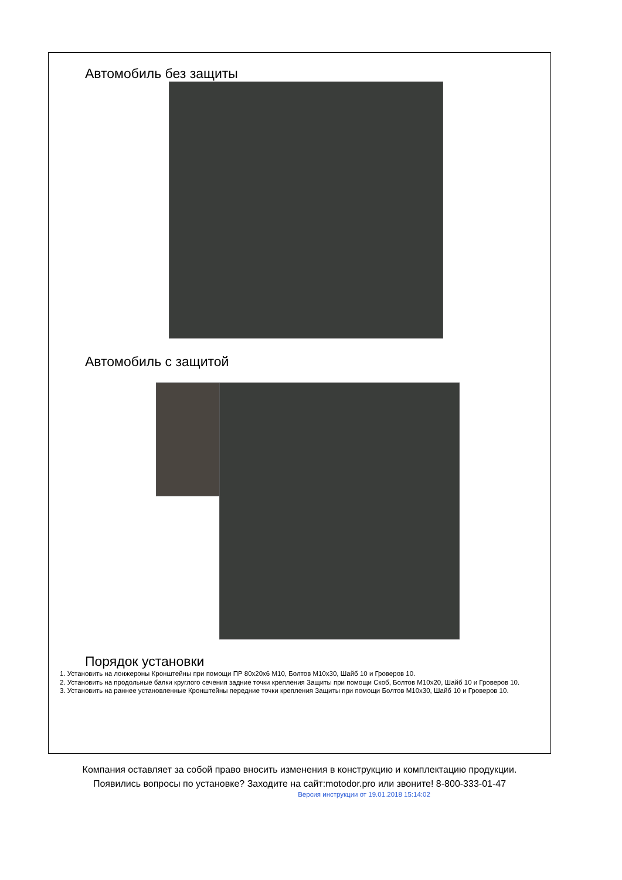Автомобиль без защиты
Автомобиль с защитой
Порядок установки
1. Установить на лонжероны Кронштейны при помощи ПР 80х20х6 М10, Болтов М10х30, Шайб 10 и Гроверов 10.
2. Установить на продольные балки круглого сечения задние точки крепления Защиты при помощи Скоб, Болтов М10х20, Шайб 10 и Гроверов 10.
3. Установить на раннее установленные Кронштейны передние точки крепления Защиты при помощи Болтов М10х30, Шайб 10 и Гроверов 10.
Компания оставляет за собой право вносить изменения в конструкцию и комплектацию продукции.
Появились вопросы по установке? Заходите на сайт:motodor.pro или звоните! 8-800-333-01-47
Версия инструкции от 19.01.2018 15:14:02